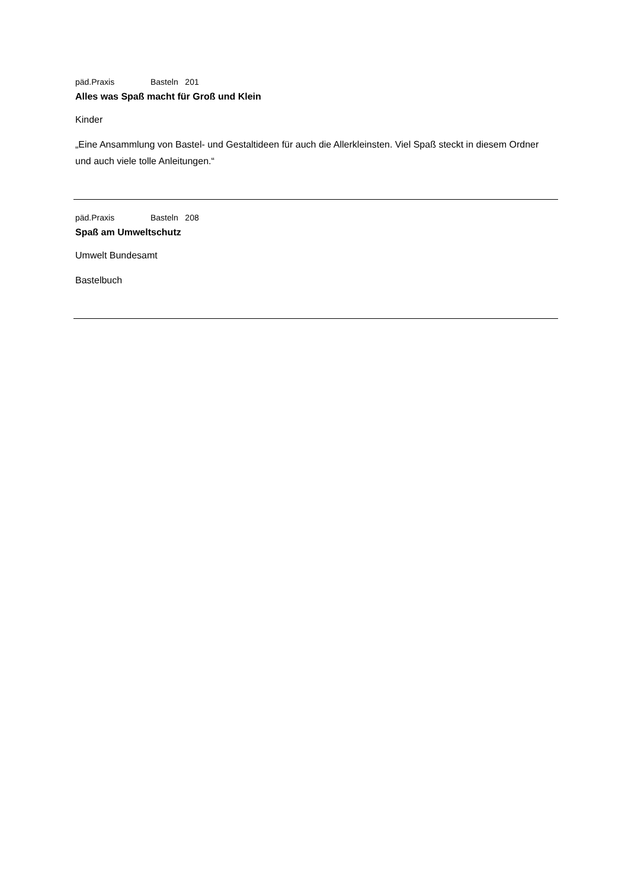päd.Praxis Basteln 201
Alles was Spaß macht für Groß und Klein
Kinder
„Eine Ansammlung von Bastel- und Gestaltideen für auch die Allerkleinsten. Viel Spaß steckt in diesem Ordner und auch viele tolle Anleitungen.“
päd.Praxis Basteln 208
Spaß am Umweltschutz
Umwelt Bundesamt
Bastelbuch